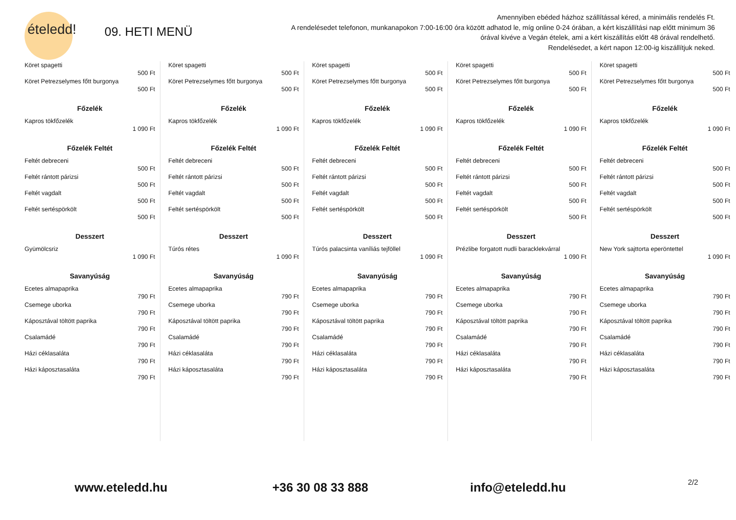ételedd!
09. HETI MENÜ
Amennyiben ebéded házhoz szállítással kéred, a minimális rendelés Ft.
A rendelésedet telefonon, munkanapokon 7:00-16:00 óra között adhatod le, míg online 0-24 órában, a kért kiszállítási nap előtt minimum 36 órával kivéve a Vegán ételek, ami a kért kiszállítás előtt 48 órával rendelhető.
Rendelésedet, a kért napon 12:00-ig kiszállítjuk neked.
Köret spagetti
500 Ft
Köret Petrezselymes főtt burgonya
500 Ft
Főzelék
Kapros tökfőzelék
1 090 Ft
Főzelék Feltét
Feltét debreceni
500 Ft
Feltét rántott párizsi
500 Ft
Feltét vagdalt
500 Ft
Feltét sertéspörkölt
500 Ft
Desszert
Gyümölcsriz
1 090 Ft
Savanyúság
Ecetes almapaprika
790 Ft
Csemege uborka
790 Ft
Káposztával töltött paprika
790 Ft
Csalamádé
790 Ft
Házi céklasaláta
790 Ft
Házi káposztasaláta
790 Ft
Köret spagetti
500 Ft
Köret Petrezselymes főtt burgonya
500 Ft
Főzelék
Kapros tökfőzelék
1 090 Ft
Főzelék Feltét
Feltét debreceni
500 Ft
Feltét rántott párizsi
500 Ft
Feltét vagdalt
500 Ft
Feltét sertéspörkölt
500 Ft
Desszert
Túrós rétes
1 090 Ft
Savanyúság
Ecetes almapaprika
790 Ft
Csemege uborka
790 Ft
Káposztával töltött paprika
790 Ft
Csalamádé
790 Ft
Házi céklasaláta
790 Ft
Házi káposztasaláta
790 Ft
Köret spagetti
500 Ft
Köret Petrezselymes főtt burgonya
500 Ft
Főzelék
Kapros tökfőzelék
1 090 Ft
Főzelék Feltét
Feltét debreceni
500 Ft
Feltét rántott párizsi
500 Ft
Feltét vagdalt
500 Ft
Feltét sertéspörkölt
500 Ft
Desszert
Túrós palacsinta vaníliás tejföllel
1 090 Ft
Savanyúság
Ecetes almapaprika
790 Ft
Csemege uborka
790 Ft
Káposztával töltött paprika
790 Ft
Csalamádé
790 Ft
Házi céklasaláta
790 Ft
Házi káposztasaláta
790 Ft
Köret spagetti
500 Ft
Köret Petrezselymes főtt burgonya
500 Ft
Főzelék
Kapros tökfőzelék
1 090 Ft
Főzelék Feltét
Feltét debreceni
500 Ft
Feltét rántott párizsi
500 Ft
Feltét vagdalt
500 Ft
Feltét sertéspörkölt
500 Ft
Desszert
Prézlibe forgatott nudli baracklekvárral
1 090 Ft
Savanyúság
Ecetes almapaprika
790 Ft
Csemege uborka
790 Ft
Káposztával töltött paprika
790 Ft
Csalamádé
790 Ft
Házi céklasaláta
790 Ft
Házi káposztasaláta
790 Ft
Köret spagetti
500 Ft
Köret Petrezselymes főtt burgonya
500 Ft
Főzelék
Kapros tökfőzelék
1 090 Ft
Főzelék Feltét
Feltét debreceni
500 Ft
Feltét rántott párizsi
500 Ft
Feltét vagdalt
500 Ft
Feltét sertéspörkölt
500 Ft
Desszert
New York sajttorta eperöntettel
1 090 Ft
Savanyúság
Ecetes almapaprika
790 Ft
Csemege uborka
790 Ft
Káposztával töltött paprika
790 Ft
Csalamádé
790 Ft
Házi céklasaláta
790 Ft
Házi káposztasaláta
790 Ft
www.eteledd.hu +36 30 08 33 888 info@eteledd.hu 2/2